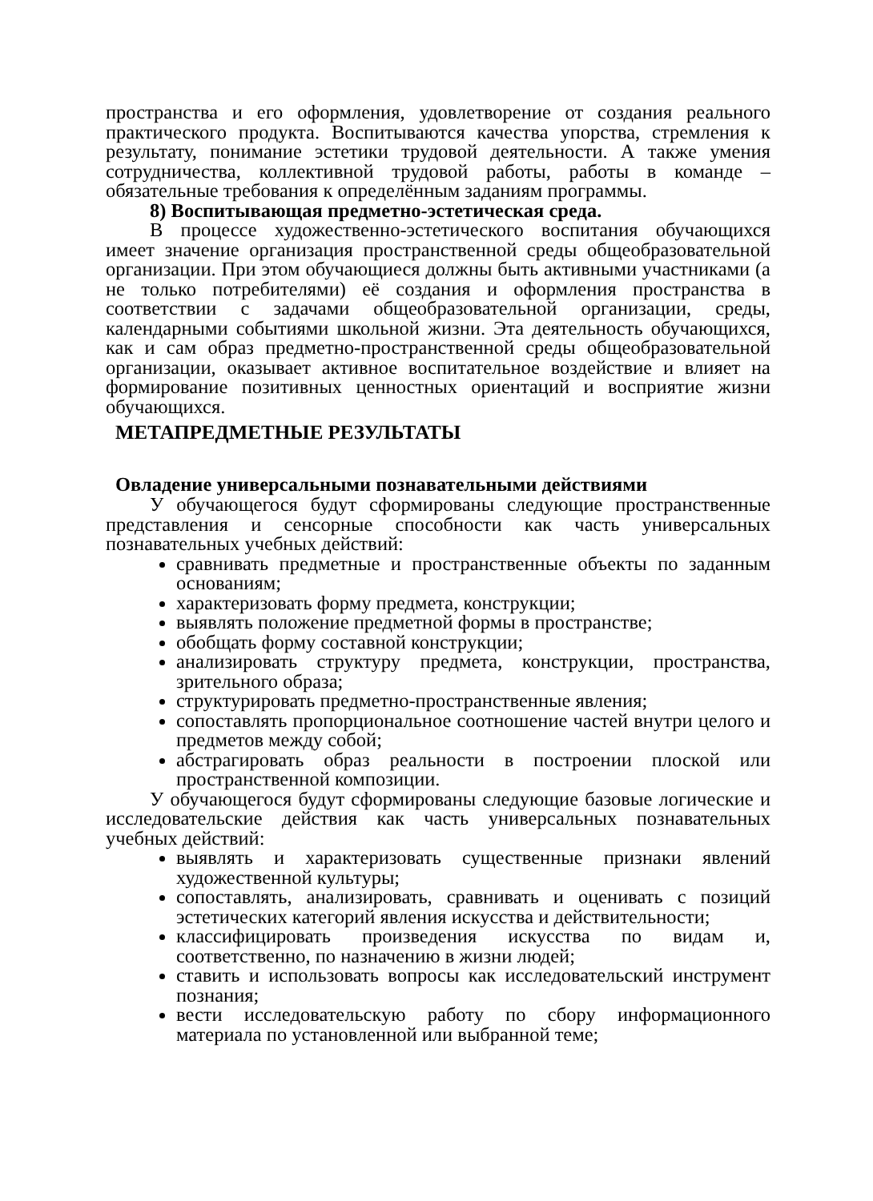пространства и его оформления, удовлетворение от создания реального практического продукта. Воспитываются качества упорства, стремления к результату, понимание эстетики трудовой деятельности. А также умения сотрудничества, коллективной трудовой работы, работы в команде – обязательные требования к определённым заданиям программы.
8) Воспитывающая предметно-эстетическая среда.
В процессе художественно-эстетического воспитания обучающихся имеет значение организация пространственной среды общеобразовательной организации. При этом обучающиеся должны быть активными участниками (а не только потребителями) её создания и оформления пространства в соответствии с задачами общеобразовательной организации, среды, календарными событиями школьной жизни. Эта деятельность обучающихся, как и сам образ предметно-пространственной среды общеобразовательной организации, оказывает активное воспитательное воздействие и влияет на формирование позитивных ценностных ориентаций и восприятие жизни обучающихся.
МЕТАПРЕДМЕТНЫЕ РЕЗУЛЬТАТЫ
Овладение универсальными познавательными действиями
У обучающегося будут сформированы следующие пространственные представления и сенсорные способности как часть универсальных познавательных учебных действий:
сравнивать предметные и пространственные объекты по заданным основаниям;
характеризовать форму предмета, конструкции;
выявлять положение предметной формы в пространстве;
обобщать форму составной конструкции;
анализировать структуру предмета, конструкции, пространства, зрительного образа;
структурировать предметно-пространственные явления;
сопоставлять пропорциональное соотношение частей внутри целого и предметов между собой;
абстрагировать образ реальности в построении плоской или пространственной композиции.
У обучающегося будут сформированы следующие базовые логические и исследовательские действия как часть универсальных познавательных учебных действий:
выявлять и характеризовать существенные признаки явлений художественной культуры;
сопоставлять, анализировать, сравнивать и оценивать с позиций эстетических категорий явления искусства и действительности;
классифицировать произведения искусства по видам и, соответственно, по назначению в жизни людей;
ставить и использовать вопросы как исследовательский инструмент познания;
вести исследовательскую работу по сбору информационного материала по установленной или выбранной теме;